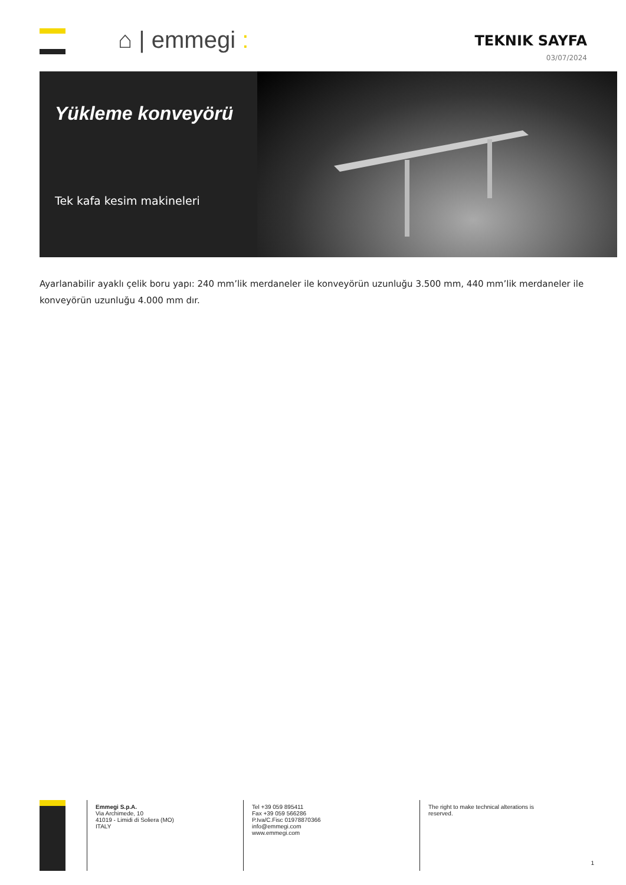⌂ | emmegi :
TEKNIK SAYFA
03/07/2024
Yükleme konveyörü
Tek kafa kesim makineleri
Ayarlanabilir ayaklı çelik boru yapı: 240 mm’lik merdaneler ile konveyörün uzunluğu 3.500 mm, 440 mm’lik merdaneler ile konveyörün uzunluğu 4.000 mm dır.
Emmegi S.p.A.
Via Archimede, 10
41019 - Limidi di Soliera (MO)
ITALY
Tel +39 059 895411
Fax +39 059 566286
P.Iva/C.Fisc 01978870366
info@emmegi.com
www.emmegi.com
The right to make technical alterations is reserved.
1